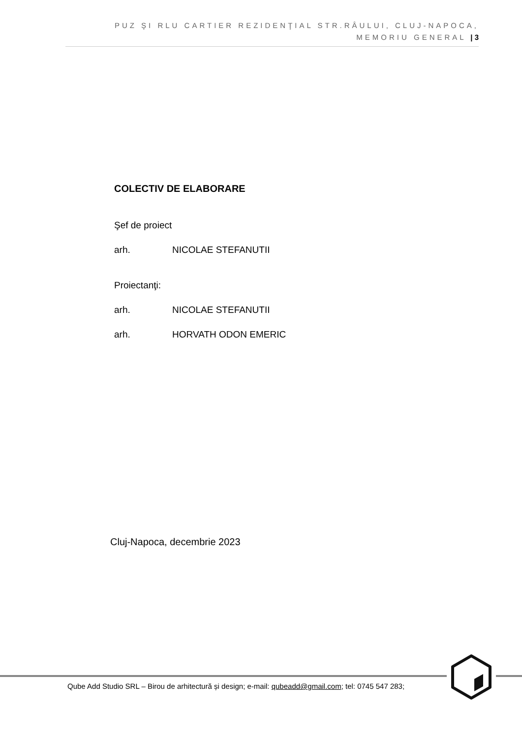PUZ ŞI RLU CARTIER REZIDENŢIAL STR.RÂULUI, CLUJ-NAPOCA, MEMORIU GENERAL | 3
COLECTIV DE ELABORARE
Şef de proiect
arh. NICOLAE STEFANUTII
Proiectanţi:
arh. NICOLAE STEFANUTII
arh. HORVATH ODON EMERIC
Cluj-Napoca, decembrie 2023
Qube Add Studio SRL – Birou de arhitectură și design; e-mail: qubeadd@gmail.com; tel: 0745 547 283;